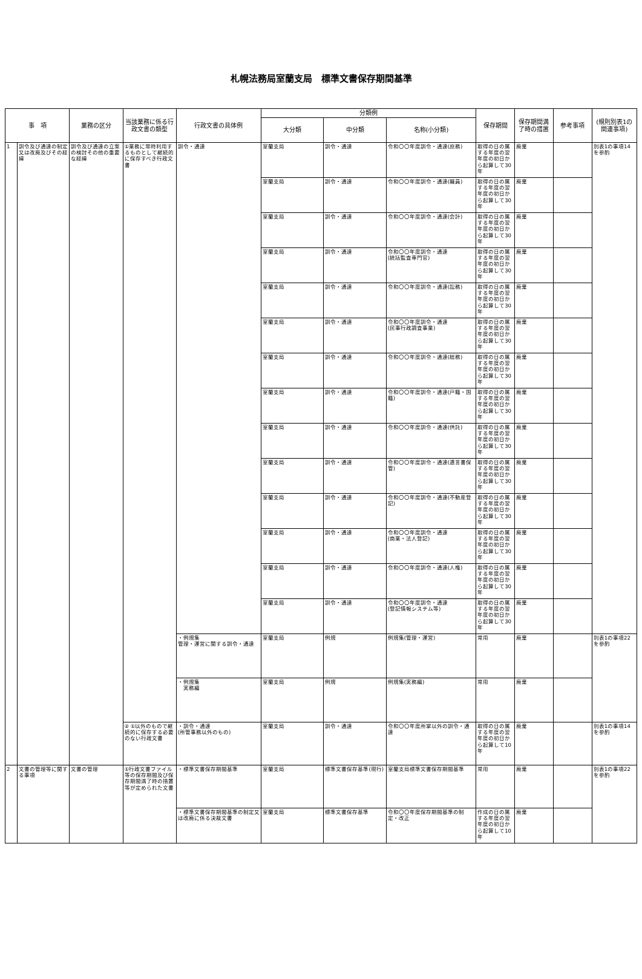札幌法務局室蘭支局　標準文書保存期間基準
| 事 項 | | 業務の区分 | 当該業務に係る行政文書の類型 | 行政文書の具体例 | 分類例 | | | 保存期間 | 保存期間満了時の措置 | 参考事項 | (規則別表1の関連事項) |
| --- | --- | --- | --- | --- | --- | --- | --- | --- | --- | --- | --- |
| | | | | | 大分類 | 中分類 | 名称(小分類) | | | | |
| 1 | 訓令及び通達の制定又は改廃及びその経緯 | 訓令及び通達の立案の検討その他の重要な経緯 | ①業務に常時利用するものとして継続的に保存すべき行政文書 | 訓令・通達 | 室蘭支局 | 訓令・通達 | 令和〇〇年度訓令・通達(庶務) | 取得の日の属する年度の翌年度の初日から起算して30年 | 廃棄 | | 別表1の事項14を参酌 |
| | | | | | 室蘭支局 | 訓令・通達 | 令和〇〇年度訓令・通達(職員) | 取得の日の属する年度の翌年度の初日から起算して30年 | 廃棄 | | |
| | | | | | 室蘭支局 | 訓令・通達 | 令和〇〇年度訓令・通達(会計) | 取得の日の属する年度の翌年度の初日から起算して30年 | 廃棄 | | |
| | | | | | 室蘭支局 | 訓令・通達 | 令和〇〇年度訓令・通達 (統括監査専門官) | 取得の日の属する年度の翌年度の初日から起算して30年 | 廃棄 | | |
| | | | | | 室蘭支局 | 訓令・通達 | 令和〇〇年度訓令・通達(訟務) | 取得の日の属する年度の翌年度の初日から起算して30年 | 廃棄 | | |
| | | | | | 室蘭支局 | 訓令・通達 | 令和〇〇年度訓令・通達 (民事行政調査事業) | 取得の日の属する年度の翌年度の初日から起算して30年 | 廃棄 | | |
| | | | | | 室蘭支局 | 訓令・通達 | 令和〇〇年度訓令・通達(総務) | 取得の日の属する年度の翌年度の初日から起算して30年 | 廃棄 | | |
| | | | | | 室蘭支局 | 訓令・通達 | 令和〇〇年度訓令・通達(戸籍・国籍) | 取得の日の属する年度の翌年度の初日から起算して30年 | 廃棄 | | |
| | | | | | 室蘭支局 | 訓令・通達 | 令和〇〇年度訓令・通達(供託) | 取得の日の属する年度の翌年度の初日から起算して30年 | 廃棄 | | |
| | | | | | 室蘭支局 | 訓令・通達 | 令和〇〇年度訓令・通達(遺言書保管) | 取得の日の属する年度の翌年度の初日から起算して30年 | 廃棄 | | |
| | | | | | 室蘭支局 | 訓令・通達 | 令和〇〇年度訓令・通達(不動産登記) | 取得の日の属する年度の翌年度の初日から起算して30年 | 廃棄 | | |
| | | | | | 室蘭支局 | 訓令・通達 | 令和〇〇年度訓令・通達 (商業・法人登記) | 取得の日の属する年度の翌年度の初日から起算して30年 | 廃棄 | | |
| | | | | | 室蘭支局 | 訓令・通達 | 令和〇〇年度訓令・通達(人権) | 取得の日の属する年度の翌年度の初日から起算して30年 | 廃棄 | | |
| | | | | | 室蘭支局 | 訓令・通達 | 令和〇〇年度訓令・通達 (登記情報システム等) | 取得の日の属する年度の翌年度の初日から起算して30年 | 廃棄 | | |
| | | | | ・例規集 管理・運営に関する訓令・通達 | 室蘭支局 | 例規 | 例規集(管理・運営) | 常用 | 廃棄 | | 別表1の事項22を参酌 |
| | | | | ・例規集 実務編 | 室蘭支局 | 例規 | 例規集(実務編) | 常用 | 廃棄 | | |
| | | | ② ①以外のもので継続的に保存する必要のない行政文書 | ・訓令・通達 (所管事務以外のもの) | 室蘭支局 | 訓令・通達 | 令和〇〇年度所掌以外の訓令・通達 | 取得の日の属する年度の翌年度の初日から起算して10年 | 廃棄 | | 別表1の事項14を参酌 |
| 2 | 文書の管理等に関する事項 | 文書の管理 | ①行政文書ファイル等の保存期間及び保存期間満了時の措置等が定められた文書 | ・標準文書保存期間基準 | 室蘭支局 | 標準文書保存基準(現行) | 室蘭支局標準文書保存期間基準 | 常用 | 廃棄 | | 別表1の事項22を参酌 |
| | | | | ・標準文書保存期間基準の制定又は改廃に係る決裁文書 | 室蘭支局 | 標準文書保存基準 | 令和〇〇年度保存期間基準の制定・改正 | 作成の日の属する年度の翌年度の初日から起算して10年 | 廃棄 | | |